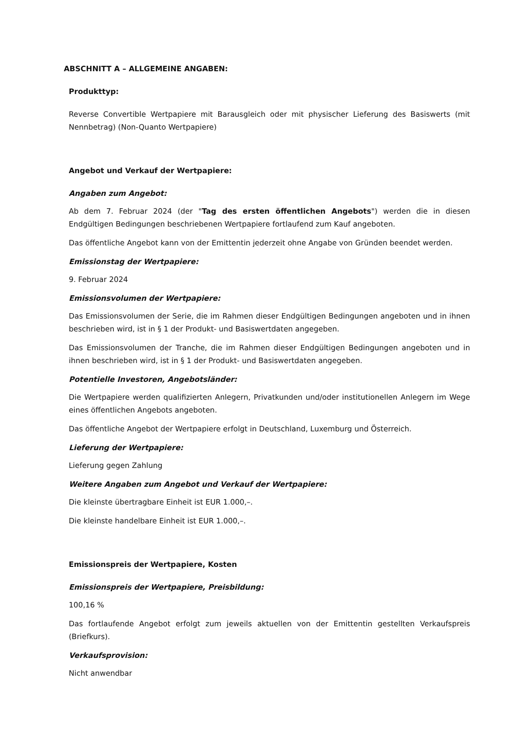ABSCHNITT A – ALLGEMEINE ANGABEN:
Produkttyp:
Reverse Convertible Wertpapiere mit Barausgleich oder mit physischer Lieferung des Basiswerts (mit Nennbetrag) (Non-Quanto Wertpapiere)
Angebot und Verkauf der Wertpapiere:
Angaben zum Angebot:
Ab dem 7. Februar 2024 (der "Tag des ersten öffentlichen Angebots") werden die in diesen Endgültigen Bedingungen beschriebenen Wertpapiere fortlaufend zum Kauf angeboten.
Das öffentliche Angebot kann von der Emittentin jederzeit ohne Angabe von Gründen beendet werden.
Emissionstag der Wertpapiere:
9. Februar 2024
Emissionsvolumen der Wertpapiere:
Das Emissionsvolumen der Serie, die im Rahmen dieser Endgültigen Bedingungen angeboten und in ihnen beschrieben wird, ist in § 1 der Produkt- und Basiswertdaten angegeben.
Das Emissionsvolumen der Tranche, die im Rahmen dieser Endgültigen Bedingungen angeboten und in ihnen beschrieben wird, ist in § 1 der Produkt- und Basiswertdaten angegeben.
Potentielle Investoren, Angebotsländer:
Die Wertpapiere werden qualifizierten Anlegern, Privatkunden und/oder institutionellen Anlegern im Wege eines öffentlichen Angebots angeboten.
Das öffentliche Angebot der Wertpapiere erfolgt in Deutschland, Luxemburg und Österreich.
Lieferung der Wertpapiere:
Lieferung gegen Zahlung
Weitere Angaben zum Angebot und Verkauf der Wertpapiere:
Die kleinste übertragbare Einheit ist EUR 1.000,–.
Die kleinste handelbare Einheit ist EUR 1.000,–.
Emissionspreis der Wertpapiere, Kosten
Emissionspreis der Wertpapiere, Preisbildung:
100,16 %
Das fortlaufende Angebot erfolgt zum jeweils aktuellen von der Emittentin gestellten Verkaufspreis (Briefkurs).
Verkaufsprovision:
Nicht anwendbar